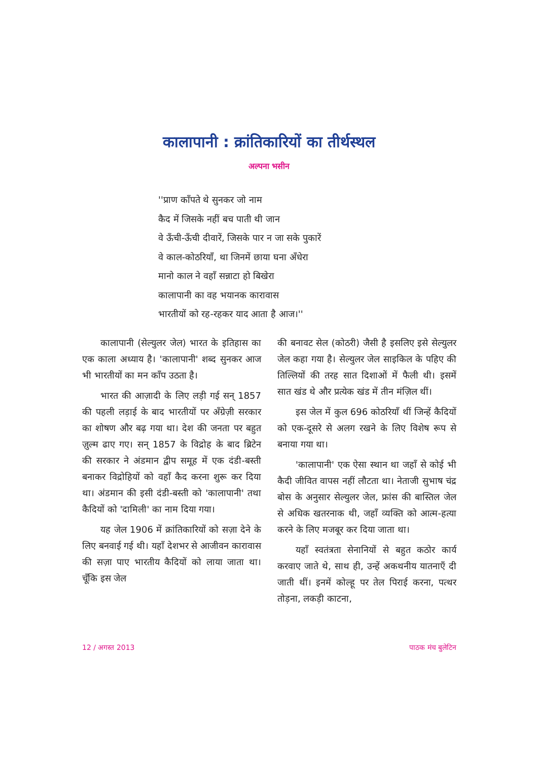कालापानी : क्रांतिकारियों का तीर्थस्थल
अल्पना भसीन
''प्राण काँपते थे सुनकर जो नाम
कैद में जिसके नहीं बच पाती थी जान
वे ऊँची-ऊँची दीवारें, जिसके पार न जा सके पुकारें
वे काल-कोठरियाँ, था जिनमें छाया घना अँधेरा
मानो काल ने वहाँ सन्नाटा हो बिखेरा
कालापानी का वह भयानक कारावास
भारतीयों को रह-रहकर याद आता है आज।''
कालापानी (सेल्युलर जेल) भारत के इतिहास का एक काला अध्याय है। 'कालापानी' शब्द सुनकर आज भी भारतीयों का मन काँप उठता है।
भारत की आज़ादी के लिए लड़ी गई सन् 1857 की पहली लड़ाई के बाद भारतीयों पर अँग्रेज़ी सरकार का शोषण और बढ़ गया था। देश की जनता पर बहुत ज़ुल्म ढाए गए। सन् 1857 के विद्रोह के बाद ब्रिटेन की सरकार ने अंडमान द्वीप समूह में एक दंडी-बस्ती बनाकर विद्रोहियों को वहाँ कैद करना शुरू कर दिया था। अंडमान की इसी दंडी-बस्ती को 'कालापानी' तथा कैदियों को 'दामिली' का नाम दिया गया।
यह जेल 1906 में क्रांतिकारियों को सज़ा देने के लिए बनवाई गई थी। यहाँ देशभर से आजीवन कारावास की सज़ा पाए भारतीय कैदियों को लाया जाता था। चूँकि इस जेल
की बनावट सेल (कोठरी) जैसी है इसलिए इसे सेल्युलर जेल कहा गया है। सेल्युलर जेल साइकिल के पहिए की तिल्लियों की तरह सात दिशाओं में फैली थी। इसमें सात खंड थे और प्रत्येक खंड में तीन मंज़िल थीं।
इस जेल में कुल 696 कोठरियाँ थीं जिन्हें कैदियों को एक-दूसरे से अलग रखने के लिए विशेष रूप से बनाया गया था।
'कालापानी' एक ऐसा स्थान था जहाँ से कोई भी कैदी जीवित वापस नहीं लौटता था। नेताजी सुभाष चंद्र बोस के अनुसार सेल्युलर जेल, फ्रांस की बास्तिल जेल से अधिक खतरनाक थी, जहाँ व्यक्ति को आत्म-हत्या करने के लिए मजबूर कर दिया जाता था।
यहाँ स्वतंत्रता सेनानियों से बहुत कठोर कार्य करवाए जाते थे, साथ ही, उन्हें अकथनीय यातनाएँ दी जाती थीं। इनमें कोल्हू पर तेल पिराई करना, पत्थर तोड़ना, लकड़ी काटना,
12 / अगस्त 2013 पाठक मंच बुलेटिन